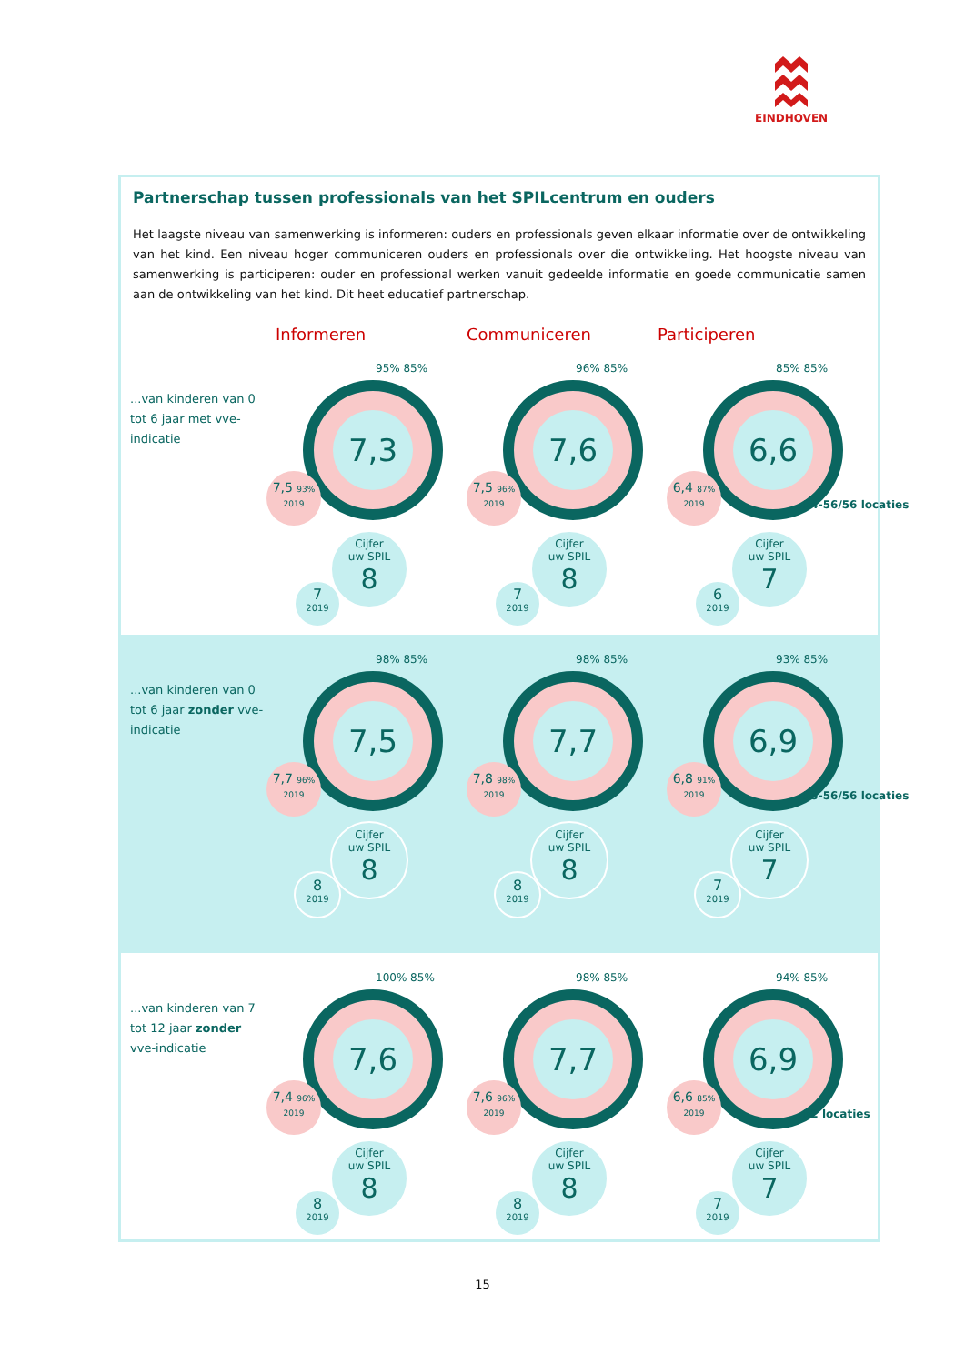EINDHOVEN
Partnerschap tussen professionals van het SPILcentrum en ouders
Het laagste niveau van samenwerking is informeren: ouders en professionals geven elkaar informatie over de ontwikkeling van het kind. Een niveau hoger communiceren ouders en professionals over die ontwikkeling. Het hoogste niveau van samenwerking is participeren: ouder en professional werken vanuit gedeelde informatie en goede communicatie samen aan de ontwikkeling van het kind. Dit heet educatief partnerschap.
Informeren Communiceren Participeren
...van kinderen van 0 tot 6 jaar met vve-indicatie
95% 85%
7,3
7,5 93%
2019
Cijfer
uw SPIL
8
7
2019
96% 85%
7,6
7,5 96%
2019
Cijfer
uw SPIL
8
7
2019
85% 85%
6,6
6,4 87%
2019
54-56/56 locaties
Cijfer
uw SPIL
7
6
2019
...van kinderen van 0 tot 6 jaar zonder vve-indicatie
98% 85%
7,5
7,7 96%
2019
Cijfer
uw SPIL
8
8
2019
98% 85%
7,7
7,8 98%
2019
Cijfer
uw SPIL
8
8
2019
93% 85%
6,9
6,8 91%
2019
55-56/56 locaties
Cijfer
uw SPIL
7
7
2019
...van kinderen van 7 tot 12 jaar zonder vve-indicatie
100% 85%
7,6
7,4 96%
2019
Cijfer
uw SPIL
8
8
2019
98% 85%
7,7
7,6 96%
2019
Cijfer
uw SPIL
8
8
2019
94% 85%
6,9
6,6 85%
2019
52 locaties
Cijfer
uw SPIL
7
7
2019
15